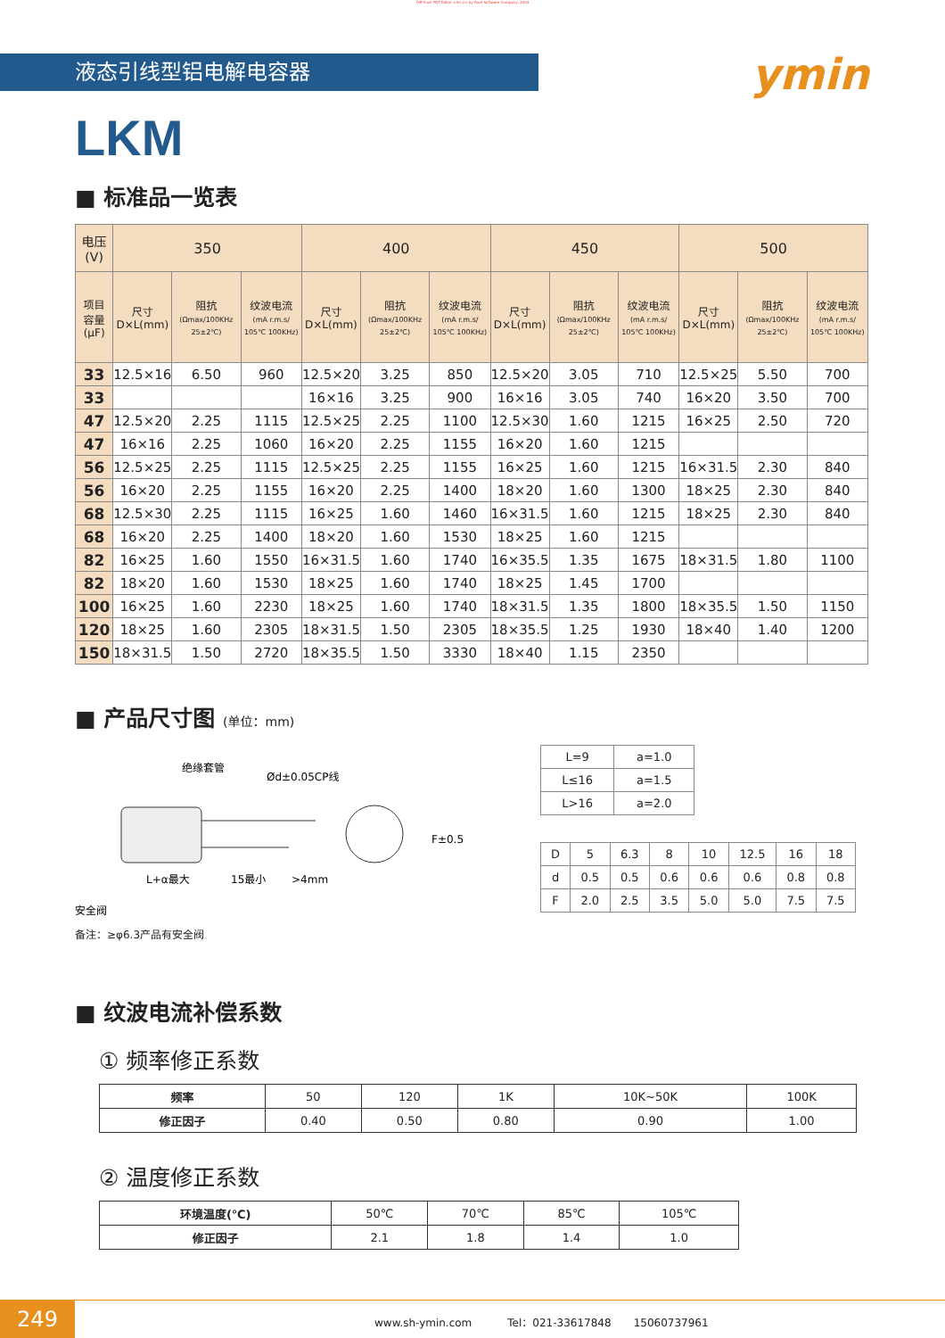ÖÆ Foxit PDF Editor ±à¼­ (c) by Foxit Software Company, 2004
液态引线型铝电解电容器
ymin
LKM
■ 标准品一览表
| 电压(V) | 350 | | | 400 | | | 450 | | | 500 | | |
| --- | --- | --- | --- | --- | --- | --- | --- | --- | --- | --- | --- | --- |
| 项目 容量 (μF) | 尺寸 D×L(mm) | 阻抗 (Ωmax/100KHz 25±2℃) | 纹波电流 (mA r.m.s/ 105℃ 100KHz) | 尺寸 D×L(mm) | 阻抗 (Ωmax/100KHz 25±2℃) | 纹波电流 (mA r.m.s/ 105℃ 100KHz) | 尺寸 D×L(mm) | 阻抗 (Ωmax/100KHz 25±2℃) | 纹波电流 (mA r.m.s/ 105℃ 100KHz) | 尺寸 D×L(mm) | 阻抗 (Ωmax/100KHz 25±2℃) | 纹波电流 (mA r.m.s/ 105℃ 100KHz) |
| 33 | 12.5×16 | 6.50 | 960 | 12.5×20 | 3.25 | 850 | 12.5×20 | 3.05 | 710 | 12.5×25 | 5.50 | 700 |
| 33 | | | | 16×16 | 3.25 | 900 | 16×16 | 3.05 | 740 | 16×20 | 3.50 | 700 |
| 47 | 12.5×20 | 2.25 | 1115 | 12.5×25 | 2.25 | 1100 | 12.5×30 | 1.60 | 1215 | 16×25 | 2.50 | 720 |
| 47 | 16×16 | 2.25 | 1060 | 16×20 | 2.25 | 1155 | 16×20 | 1.60 | 1215 | | | |
| 56 | 12.5×25 | 2.25 | 1115 | 12.5×25 | 2.25 | 1155 | 16×25 | 1.60 | 1215 | 16×31.5 | 2.30 | 840 |
| 56 | 16×20 | 2.25 | 1155 | 16×20 | 2.25 | 1400 | 18×20 | 1.60 | 1300 | 18×25 | 2.30 | 840 |
| 68 | 12.5×30 | 2.25 | 1115 | 16×25 | 1.60 | 1460 | 16×31.5 | 1.60 | 1215 | 18×25 | 2.30 | 840 |
| 68 | 16×20 | 2.25 | 1400 | 18×20 | 1.60 | 1530 | 18×25 | 1.60 | 1215 | | | |
| 82 | 16×25 | 1.60 | 1550 | 16×31.5 | 1.60 | 1740 | 16×35.5 | 1.35 | 1675 | 18×31.5 | 1.80 | 1100 |
| 82 | 18×20 | 1.60 | 1530 | 18×25 | 1.60 | 1740 | 18×25 | 1.45 | 1700 | | | |
| 100 | 16×25 | 1.60 | 2230 | 18×25 | 1.60 | 1740 | 18×31.5 | 1.35 | 1800 | 18×35.5 | 1.50 | 1150 |
| 120 | 18×25 | 1.60 | 2305 | 18×31.5 | 1.50 | 2305 | 18×35.5 | 1.25 | 1930 | 18×40 | 1.40 | 1200 |
| 150 | 18×31.5 | 1.50 | 2720 | 18×35.5 | 1.50 | 3330 | 18×40 | 1.15 | 2350 | | | |
■ 产品尺寸图 (单位：mm)
绝缘套管
Ød±0.05CP线
L+α最大
15最小
>4mm
F±0.5
安全阀
备注：≥φ6.3产品有安全阀
| L=9 | a=1.0 |
| L≤16 | a=1.5 |
| L>16 | a=2.0 |
| D | 5 | 6.3 | 8 | 10 | 12.5 | 16 | 18 |
| d | 0.5 | 0.5 | 0.6 | 0.6 | 0.6 | 0.8 | 0.8 |
| F | 2.0 | 2.5 | 3.5 | 5.0 | 5.0 | 7.5 | 7.5 |
■ 纹波电流补偿系数
① 频率修正系数
| 频率 | 50 | 120 | 1K | 10K~50K | 100K |
| 修正因子 | 0.40 | 0.50 | 0.80 | 0.90 | 1.00 |
② 温度修正系数
| 环境温度(℃) | 50℃ | 70℃ | 85℃ | 105℃ |
| 修正因子 | 2.1 | 1.8 | 1.4 | 1.0 |
249 www.sh-ymin.com Tel：021-33617848 15060737961